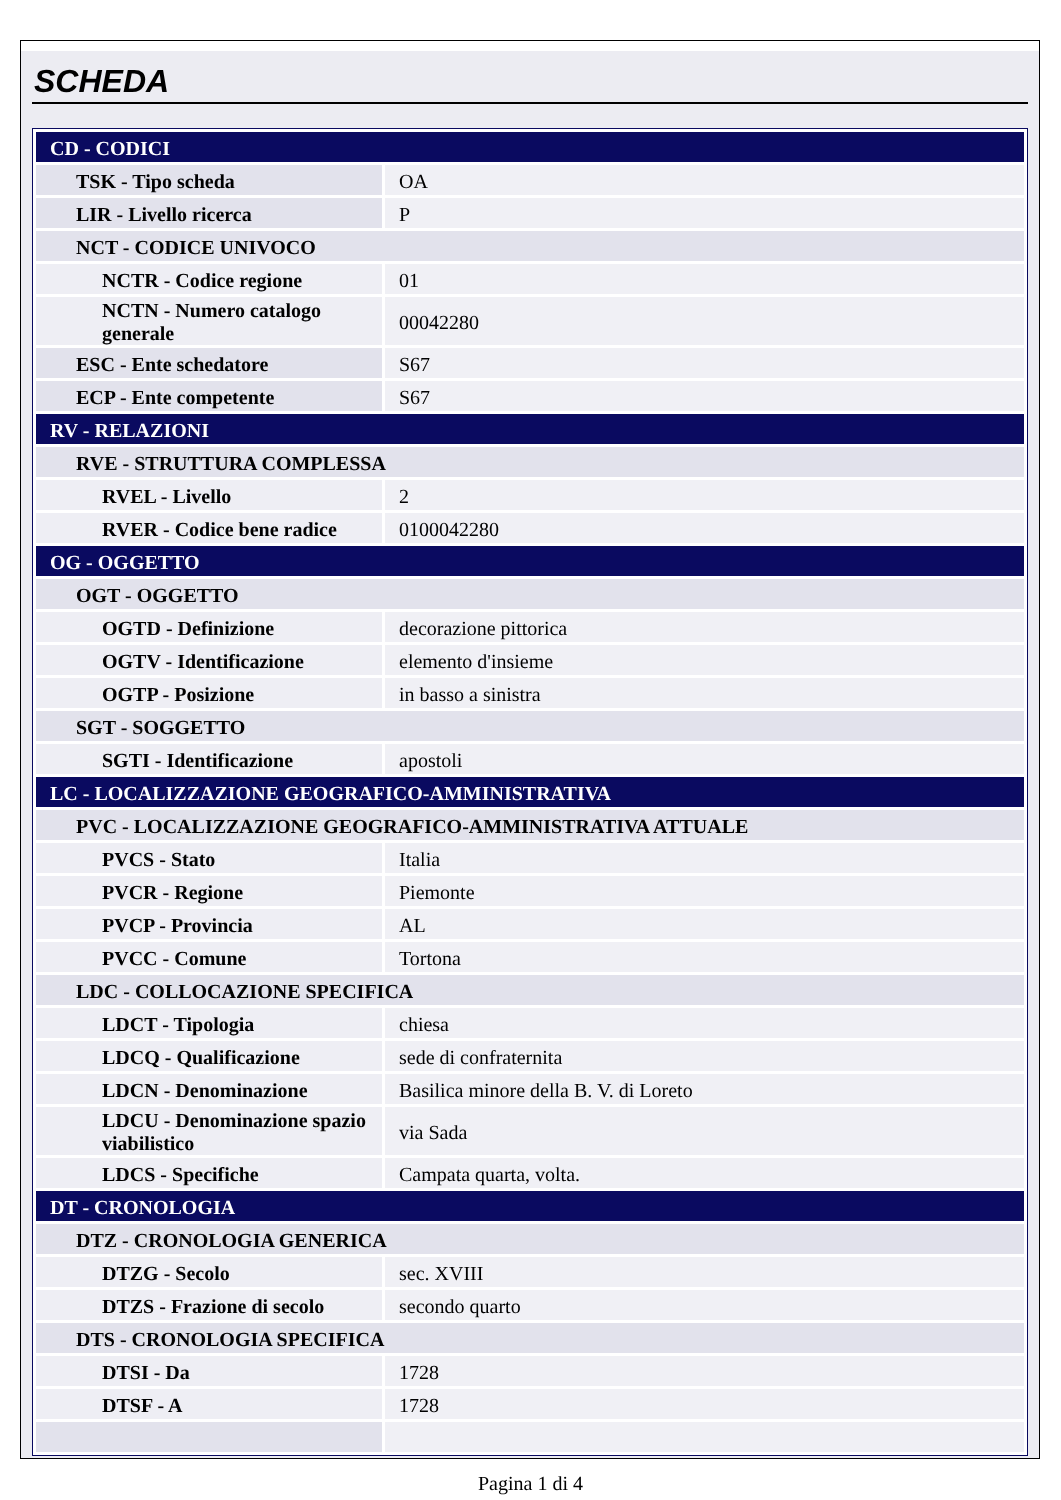SCHEDA
| CD - CODICI | |
| TSK - Tipo scheda | OA |
| LIR - Livello ricerca | P |
| NCT - CODICE UNIVOCO | |
| NCTR - Codice regione | 01 |
| NCTN - Numero catalogo generale | 00042280 |
| ESC - Ente schedatore | S67 |
| ECP - Ente competente | S67 |
| RV - RELAZIONI | |
| RVE - STRUTTURA COMPLESSA | |
| RVEL - Livello | 2 |
| RVER - Codice bene radice | 0100042280 |
| OG - OGGETTO | |
| OGT - OGGETTO | |
| OGTD - Definizione | decorazione pittorica |
| OGTV - Identificazione | elemento d'insieme |
| OGTP - Posizione | in basso a sinistra |
| SGT - SOGGETTO | |
| SGTI - Identificazione | apostoli |
| LC - LOCALIZZAZIONE GEOGRAFICO-AMMINISTRATIVA | |
| PVC - LOCALIZZAZIONE GEOGRAFICO-AMMINISTRATIVA ATTUALE | |
| PVCS - Stato | Italia |
| PVCR - Regione | Piemonte |
| PVCP - Provincia | AL |
| PVCC - Comune | Tortona |
| LDC - COLLOCAZIONE SPECIFICA | |
| LDCT - Tipologia | chiesa |
| LDCQ - Qualificazione | sede di confraternita |
| LDCN - Denominazione | Basilica minore della B. V. di Loreto |
| LDCU - Denominazione spazio viabilistico | via Sada |
| LDCS - Specifiche | Campata quarta, volta. |
| DT - CRONOLOGIA | |
| DTZ - CRONOLOGIA GENERICA | |
| DTZG - Secolo | sec. XVIII |
| DTZS - Frazione di secolo | secondo quarto |
| DTS - CRONOLOGIA SPECIFICA | |
| DTSI - Da | 1728 |
| DTSF - A | 1728 |
Pagina 1 di 4